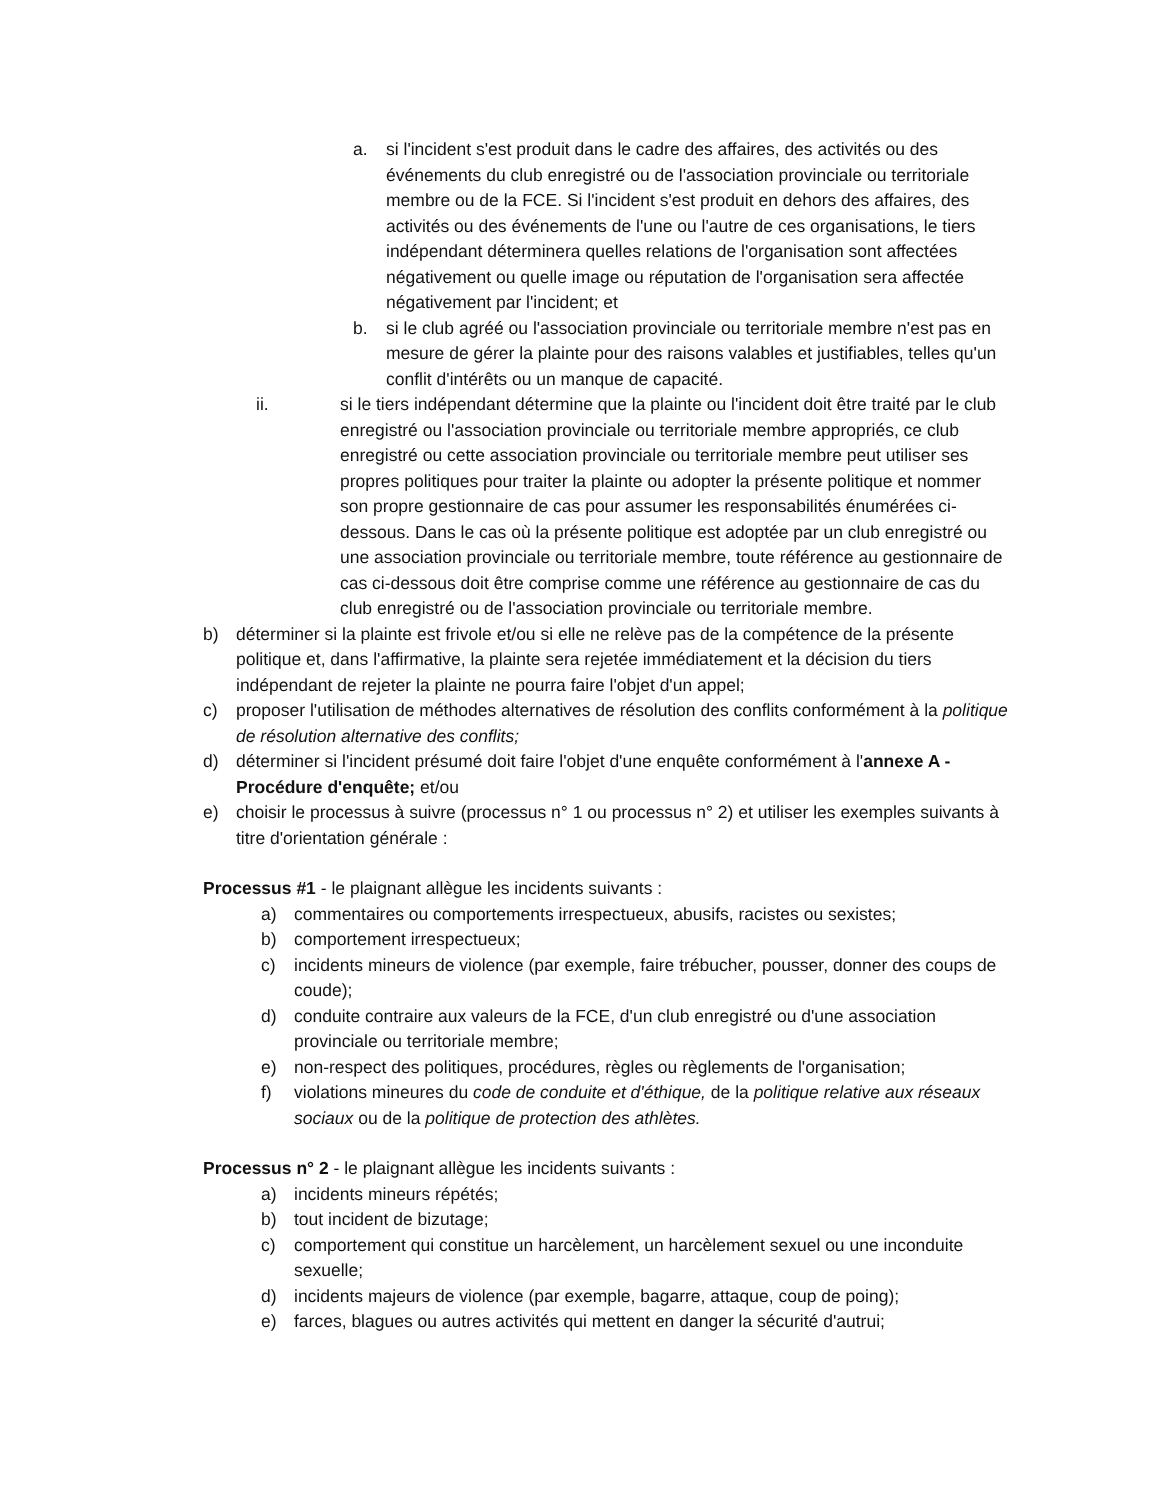a. si l'incident s'est produit dans le cadre des affaires, des activités ou des événements du club enregistré ou de l'association provinciale ou territoriale membre ou de la FCE. Si l'incident s'est produit en dehors des affaires, des activités ou des événements de l'une ou l'autre de ces organisations, le tiers indépendant déterminera quelles relations de l'organisation sont affectées négativement ou quelle image ou réputation de l'organisation sera affectée négativement par l'incident; et
b. si le club agréé ou l'association provinciale ou territoriale membre n'est pas en mesure de gérer la plainte pour des raisons valables et justifiables, telles qu'un conflit d'intérêts ou un manque de capacité.
ii. si le tiers indépendant détermine que la plainte ou l'incident doit être traité par le club enregistré ou l'association provinciale ou territoriale membre appropriés, ce club enregistré ou cette association provinciale ou territoriale membre peut utiliser ses propres politiques pour traiter la plainte ou adopter la présente politique et nommer son propre gestionnaire de cas pour assumer les responsabilités énumérées ci-dessous. Dans le cas où la présente politique est adoptée par un club enregistré ou une association provinciale ou territoriale membre, toute référence au gestionnaire de cas ci-dessous doit être comprise comme une référence au gestionnaire de cas du club enregistré ou de l'association provinciale ou territoriale membre.
b) déterminer si la plainte est frivole et/ou si elle ne relève pas de la compétence de la présente politique et, dans l'affirmative, la plainte sera rejetée immédiatement et la décision du tiers indépendant de rejeter la plainte ne pourra faire l'objet d'un appel;
c) proposer l'utilisation de méthodes alternatives de résolution des conflits conformément à la politique de résolution alternative des conflits;
d) déterminer si l'incident présumé doit faire l'objet d'une enquête conformément à l'annexe A - Procédure d'enquête; et/ou
e) choisir le processus à suivre (processus n° 1 ou processus n° 2) et utiliser les exemples suivants à titre d'orientation générale :
Processus #1 - le plaignant allègue les incidents suivants :
a) commentaires ou comportements irrespectueux, abusifs, racistes ou sexistes;
b) comportement irrespectueux;
c) incidents mineurs de violence (par exemple, faire trébucher, pousser, donner des coups de coude);
d) conduite contraire aux valeurs de la FCE, d'un club enregistré ou d'une association provinciale ou territoriale membre;
e) non-respect des politiques, procédures, règles ou règlements de l'organisation;
f) violations mineures du code de conduite et d'éthique, de la politique relative aux réseaux sociaux ou de la politique de protection des athlètes.
Processus n° 2 - le plaignant allègue les incidents suivants :
a) incidents mineurs répétés;
b) tout incident de bizutage;
c) comportement qui constitue un harcèlement, un harcèlement sexuel ou une inconduite sexuelle;
d) incidents majeurs de violence (par exemple, bagarre, attaque, coup de poing);
e) farces, blagues ou autres activités qui mettent en danger la sécurité d'autrui;